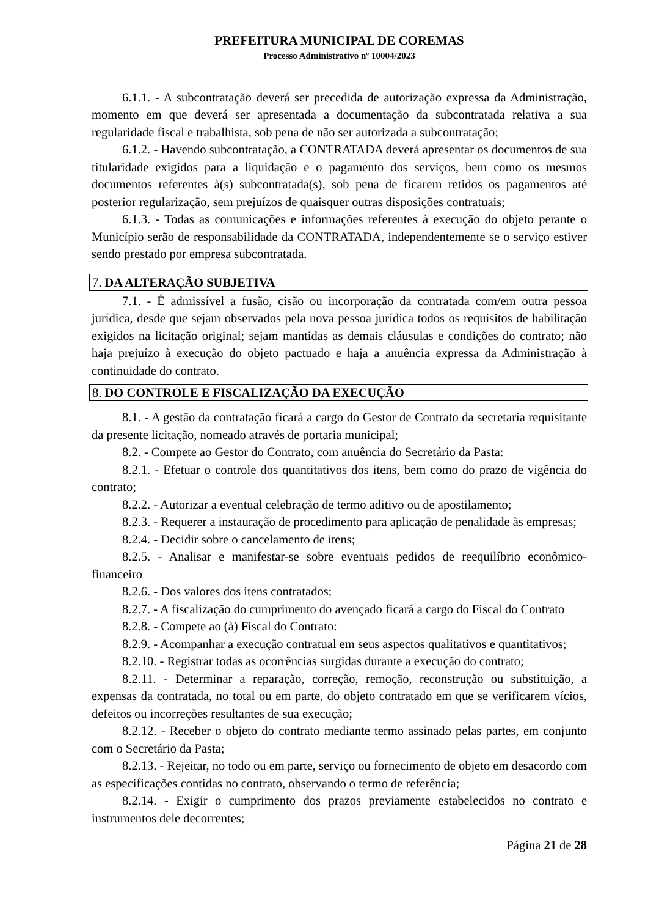PREFEITURA MUNICIPAL DE COREMAS
Processo Administrativo nº 10004/2023
6.1.1. - A subcontratação deverá ser precedida de autorização expressa da Administração, momento em que deverá ser apresentada a documentação da subcontratada relativa a sua regularidade fiscal e trabalhista, sob pena de não ser autorizada a subcontratação;
6.1.2. - Havendo subcontratação, a CONTRATADA deverá apresentar os documentos de sua titularidade exigidos para a liquidação e o pagamento dos serviços, bem como os mesmos documentos referentes à(s) subcontratada(s), sob pena de ficarem retidos os pagamentos até posterior regularização, sem prejuízos de quaisquer outras disposições contratuais;
6.1.3. - Todas as comunicações e informações referentes à execução do objeto perante o Município serão de responsabilidade da CONTRATADA, independentemente se o serviço estiver sendo prestado por empresa subcontratada.
7. DA ALTERAÇÃO SUBJETIVA
7.1. - É admissível a fusão, cisão ou incorporação da contratada com/em outra pessoa jurídica, desde que sejam observados pela nova pessoa jurídica todos os requisitos de habilitação exigidos na licitação original; sejam mantidas as demais cláusulas e condições do contrato; não haja prejuízo à execução do objeto pactuado e haja a anuência expressa da Administração à continuidade do contrato.
8. DO CONTROLE E FISCALIZAÇÃO DA EXECUÇÃO
8.1. - A gestão da contratação ficará a cargo do Gestor de Contrato da secretaria requisitante da presente licitação, nomeado através de portaria municipal;
8.2. - Compete ao Gestor do Contrato, com anuência do Secretário da Pasta:
8.2.1. - Efetuar o controle dos quantitativos dos itens, bem como do prazo de vigência do contrato;
8.2.2. - Autorizar a eventual celebração de termo aditivo ou de apostilamento;
8.2.3. - Requerer a instauração de procedimento para aplicação de penalidade às empresas;
8.2.4. - Decidir sobre o cancelamento de itens;
8.2.5. - Analisar e manifestar-se sobre eventuais pedidos de reequilíbrio econômico-financeiro
8.2.6. - Dos valores dos itens contratados;
8.2.7. - A fiscalização do cumprimento do avençado ficará a cargo do Fiscal do Contrato
8.2.8. - Compete ao (à) Fiscal do Contrato:
8.2.9. - Acompanhar a execução contratual em seus aspectos qualitativos e quantitativos;
8.2.10. - Registrar todas as ocorrências surgidas durante a execução do contrato;
8.2.11. - Determinar a reparação, correção, remoção, reconstrução ou substituição, a expensas da contratada, no total ou em parte, do objeto contratado em que se verificarem vícios, defeitos ou incorreções resultantes de sua execução;
8.2.12. - Receber o objeto do contrato mediante termo assinado pelas partes, em conjunto com o Secretário da Pasta;
8.2.13. - Rejeitar, no todo ou em parte, serviço ou fornecimento de objeto em desacordo com as especificações contidas no contrato, observando o termo de referência;
8.2.14. - Exigir o cumprimento dos prazos previamente estabelecidos no contrato e instrumentos dele decorrentes;
Página 21 de 28